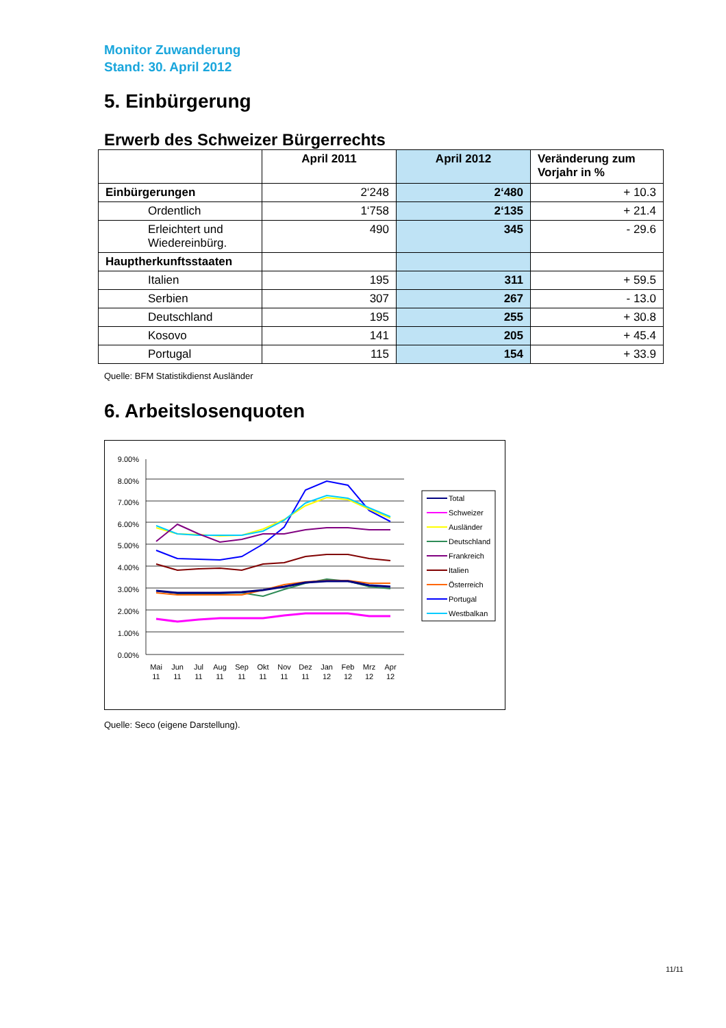Monitor Zuwanderung
Stand: 30. April 2012
5. Einbürgerung
Erwerb des Schweizer Bürgerrechts
| | April 2011 | April 2012 | Veränderung zum Vorjahr in % |
| --- | --- | --- | --- |
| Einbürgerungen | 2‘248 | 2‘480 | + 10.3 |
| Ordentlich | 1‘758 | 2‘135 | + 21.4 |
| Erleichtert und Wiedereinbürg. | 490 | 345 | - 29.6 |
| Hauptherkunftsstaaten | | | |
| Italien | 195 | 311 | + 59.5 |
| Serbien | 307 | 267 | - 13.0 |
| Deutschland | 195 | 255 | + 30.8 |
| Kosovo | 141 | 205 | + 45.4 |
| Portugal | 115 | 154 | + 33.9 |
Quelle: BFM Statistikdienst Ausländer
6. Arbeitslosenquoten
9.00%
8.00%
7.00%
6.00%
5.00%
4.00%
3.00%
2.00%
1.00%
0.00%
Mai
Jun
Jul
Aug
Sep
Okt
Nov
Dez
Jan
Feb
Mrz
Apr
11
11
11
11
11
11
11
11
12
12
12
12
Total
Schweizer
Ausländer
Deutschland
Frankreich
Italien
Österreich
Portugal
Westbalkan
Quelle: Seco (eigene Darstellung).
11/11